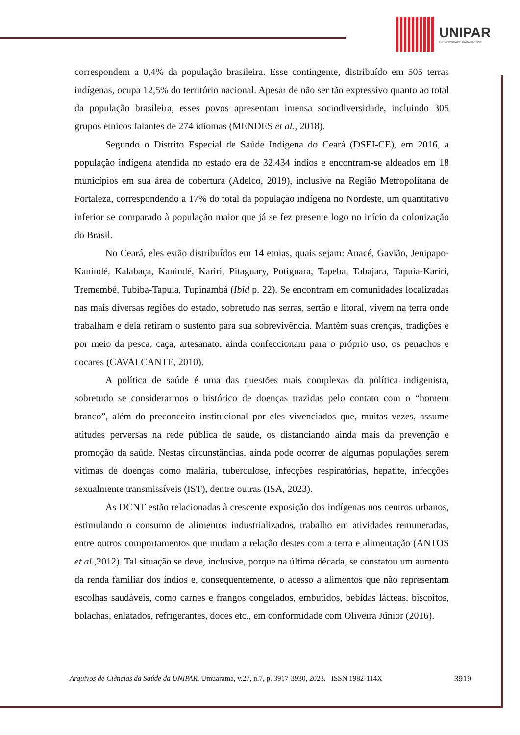UNIPAR
UNIVERSIDADE PARANAENSE
correspondem a 0,4% da população brasileira. Esse contingente, distribuído em 505 terras indígenas, ocupa 12,5% do território nacional. Apesar de não ser tão expressivo quanto ao total da população brasileira, esses povos apresentam imensa sociodiversidade, incluindo 305 grupos étnicos falantes de 274 idiomas (MENDES et al., 2018).
Segundo o Distrito Especial de Saúde Indígena do Ceará (DSEI-CE), em 2016, a população indígena atendida no estado era de 32.434 índios e encontram-se aldeados em 18 municípios em sua área de cobertura (Adelco, 2019), inclusive na Região Metropolitana de Fortaleza, correspondendo a 17% do total da população indígena no Nordeste, um quantitativo inferior se comparado à população maior que já se fez presente logo no início da colonização do Brasil.
No Ceará, eles estão distribuídos em 14 etnias, quais sejam: Anacé, Gavião, Jenipapo-Kanindé, Kalabaça, Kanindé, Kariri, Pitaguary, Potiguara, Tapeba, Tabajara, Tapuia-Kariri, Tremembé, Tubiba-Tapuia, Tupinambá (Ibid p. 22). Se encontram em comunidades localizadas nas mais diversas regiões do estado, sobretudo nas serras, sertão e litoral, vivem na terra onde trabalham e dela retiram o sustento para sua sobrevivência. Mantém suas crenças, tradições e por meio da pesca, caça, artesanato, ainda confeccionam para o próprio uso, os penachos e cocares (CAVALCANTE, 2010).
A política de saúde é uma das questões mais complexas da política indigenista, sobretudo se considerarmos o histórico de doenças trazidas pelo contato com o “homem branco”, além do preconceito institucional por eles vivenciados que, muitas vezes, assume atitudes perversas na rede pública de saúde, os distanciando ainda mais da prevenção e promoção da saúde. Nestas circunstâncias, ainda pode ocorrer de algumas populações serem vítimas de doenças como malária, tuberculose, infecções respiratórias, hepatite, infecções sexualmente transmissíveis (IST), dentre outras (ISA, 2023).
As DCNT estão relacionadas à crescente exposição dos indígenas nos centros urbanos, estimulando o consumo de alimentos industrializados, trabalho em atividades remuneradas, entre outros comportamentos que mudam a relação destes com a terra e alimentação (ANTOS et al., 2012). Tal situação se deve, inclusive, porque na última década, se constatou um aumento da renda familiar dos índios e, consequentemente, o acesso a alimentos que não representam escolhas saudáveis, como carnes e frangos congelados, embutidos, bebidas lácteas, biscoitos, bolachas, enlatados, refrigerantes, doces etc., em conformidade com Oliveira Júnior (2016).
Arquivos de Ciências da Saúde da UNIPAR, Umuarama, v.27, n.7, p. 3917-3930, 2023. ISSN 1982-114X 3919